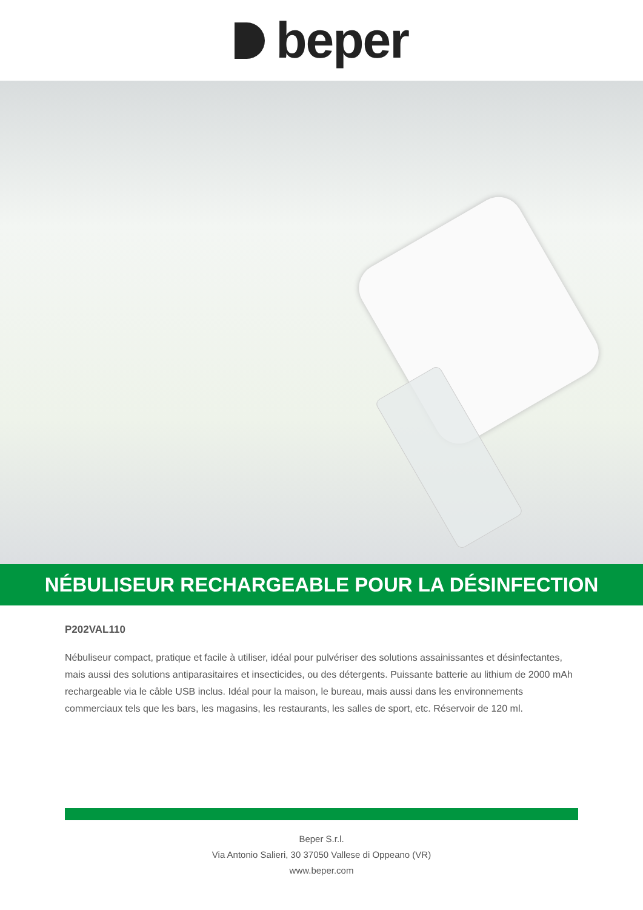beper
NÉBULISEUR RECHARGEABLE POUR LA DÉSINFECTION
P202VAL110
Nébuliseur compact, pratique et facile à utiliser, idéal pour pulvériser des solutions assainissantes et désinfectantes, mais aussi des solutions antiparasitaires et insecticides, ou des détergents. Puissante batterie au lithium de 2000 mAh rechargeable via le câble USB inclus. Idéal pour la maison, le bureau, mais aussi dans les environnements commerciaux tels que les bars, les magasins, les restaurants, les salles de sport, etc. Réservoir de 120 ml.
Beper S.r.l.
Via Antonio Salieri, 30 37050 Vallese di Oppeano (VR)
www.beper.com